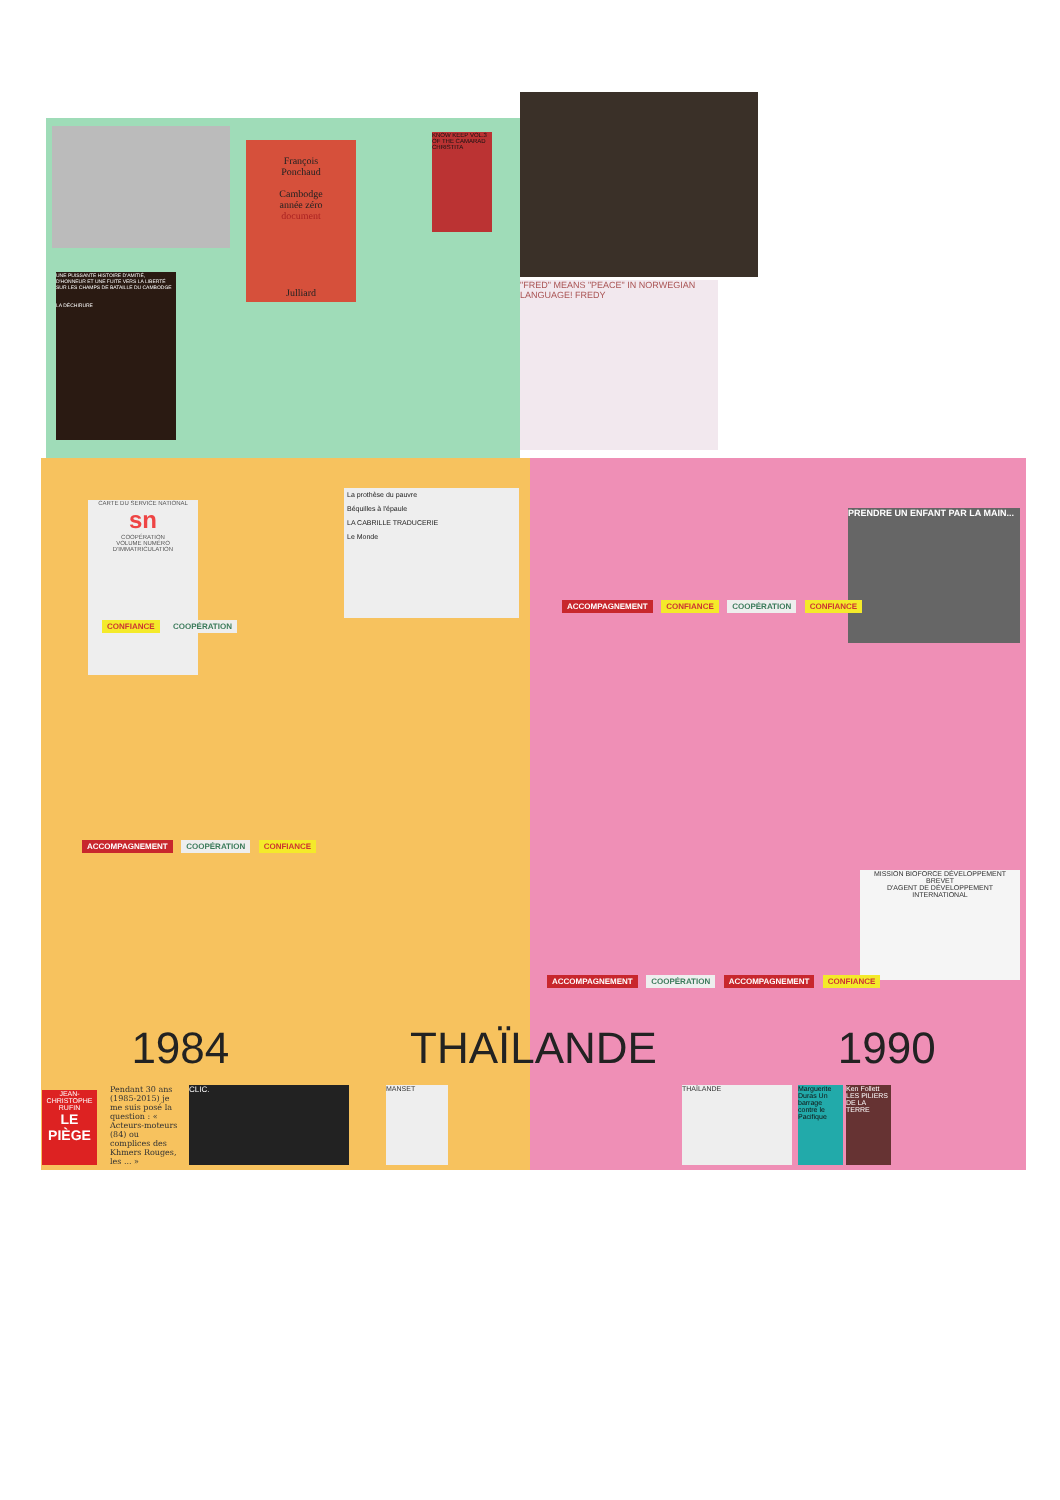UNE PUISSANTE HISTOIRE D'AMITIÉ, D'HONNEUR ET UNE FUITE VERS LA LIBERTÉ SUR LES CHAMPS DE BATAILLE DU CAMBODGE
LA DÉCHIRURE
"FRED" MEANS "PEACE" IN NORWEGIAN LANGUAGE! FREDY
François
Ponchaud
Cambodge
année zéro
document
Julliard
KNOW KEEP VOL.3 OF THE CAMARAD CHRISTITA
CARTE DU SERVICE NATIONAL
sn
COOPÉRATION
VOLUME NUMÉRO D'IMMATRICULATION
La prothèse du pauvre
Béquilles à l'épaule
LA CABRILLE TRADUCERIE
Le Monde
MISSION BIOFORCE DÉVELOPPEMENT
BREVET
D'AGENT DE DÉVELOPPEMENT INTERNATIONAL
PRENDRE UN ENFANT PAR LA MAIN...
CONFIANCE COOPÉRATION
ACCOMPAGNEMENT COOPÉRATION CONFIANCE
ACCOMPAGNEMENT CONFIANCE COOPÉRATION CONFIANCE
ACCOMPAGNEMENT COOPÉRATION ACCOMPAGNEMENT CONFIANCE
1984 THAÏLANDE 1990
JEAN-CHRISTOPHE RUFIN
LE PIÈGE
Pendant 30 ans (1985-2015) je me suis posé la question : « Acteurs-moteurs (84) ou complices des Khmers Rouges, les ... »
CLIC. MANSET
Marguerite Duras Un barrage contre le Pacifique
Ken Follett LES PILIERS DE LA TERRE
THAÏLANDE